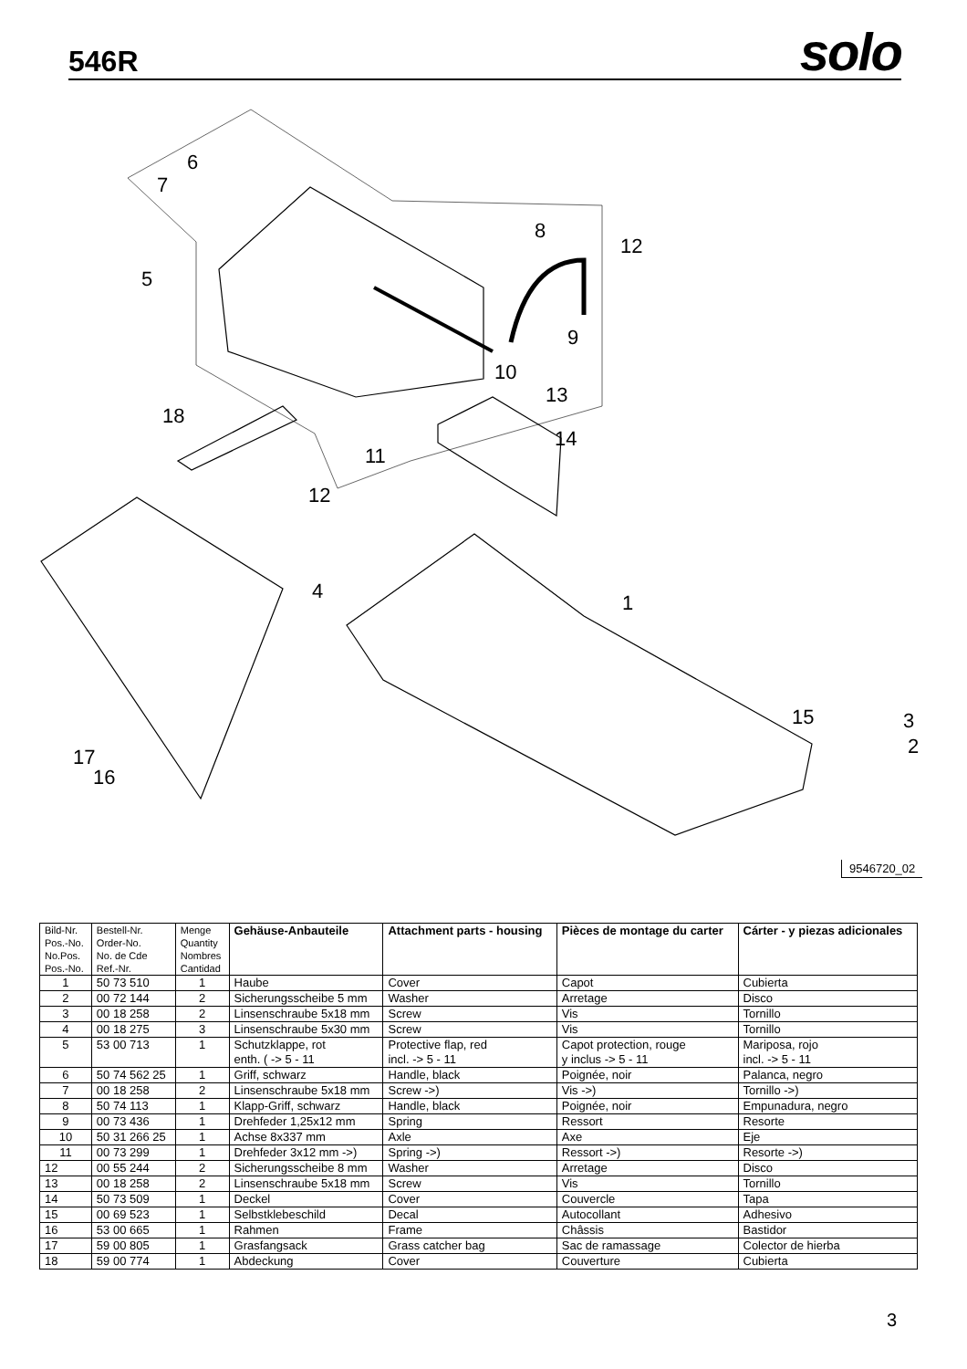546R
solo
6
7
5
8
12
9
10
13
14
18
11
12
4
1
15
3
2
17
16
9546720_02
| Bild-Nr. Pos.-No. No.Pos. Pos.-No. | Bestell-Nr. Order-No. No. de Cde Ref.-Nr. | Menge Quantity Nombres Cantidad | Gehäuse-Anbauteile | Attachment parts - housing | Pièces de montage du carter | Cárter - y piezas adicionales |
| --- | --- | --- | --- | --- | --- | --- |
| 1 | 50 73 510 | 1 | Haube | Cover | Capot | Cubierta |
| 2 | 00 72 144 | 2 | Sicherungsscheibe 5 mm | Washer | Arretage | Disco |
| 3 | 00 18 258 | 2 | Linsenschraube 5x18 mm | Screw | Vis | Tornillo |
| 4 | 00 18 275 | 3 | Linsenschraube 5x30 mm | Screw | Vis | Tornillo |
| 5 | 53 00 713 | 1 | Schutzklappe, rot enth. ( -> 5 - 11 | Protective flap, red incl. -> 5 - 11 | Capot protection, rouge y inclus -> 5 - 11 | Mariposa, rojo incl. -> 5 - 11 |
| 6 | 50 74 562 25 | 1 | Griff, schwarz | Handle, black | Poignée, noir | Palanca, negro |
| 7 | 00 18 258 | 2 | Linsenschraube 5x18 mm | Screw ->) | Vis ->) | Tornillo ->) |
| 8 | 50 74 113 | 1 | Klapp-Griff, schwarz | Handle, black | Poignée, noir | Empunadura, negro |
| 9 | 00 73 436 | 1 | Drehfeder 1,25x12 mm | Spring | Ressort | Resorte |
| 10 | 50 31 266 25 | 1 | Achse 8x337 mm | Axle | Axe | Eje |
| 11 | 00 73 299 | 1 | Drehfeder 3x12 mm ->) | Spring ->) | Ressort ->) | Resorte ->) |
| 12 | 00 55 244 | 2 | Sicherungsscheibe 8 mm | Washer | Arretage | Disco |
| 13 | 00 18 258 | 2 | Linsenschraube 5x18 mm | Screw | Vis | Tornillo |
| 14 | 50 73 509 | 1 | Deckel | Cover | Couvercle | Tapa |
| 15 | 00 69 523 | 1 | Selbstklebeschild | Decal | Autocollant | Adhesivo |
| 16 | 53 00 665 | 1 | Rahmen | Frame | Châssis | Bastidor |
| 17 | 59 00 805 | 1 | Grasfangsack | Grass catcher bag | Sac de ramassage | Colector de hierba |
| 18 | 59 00 774 | 1 | Abdeckung | Cover | Couverture | Cubierta |
3